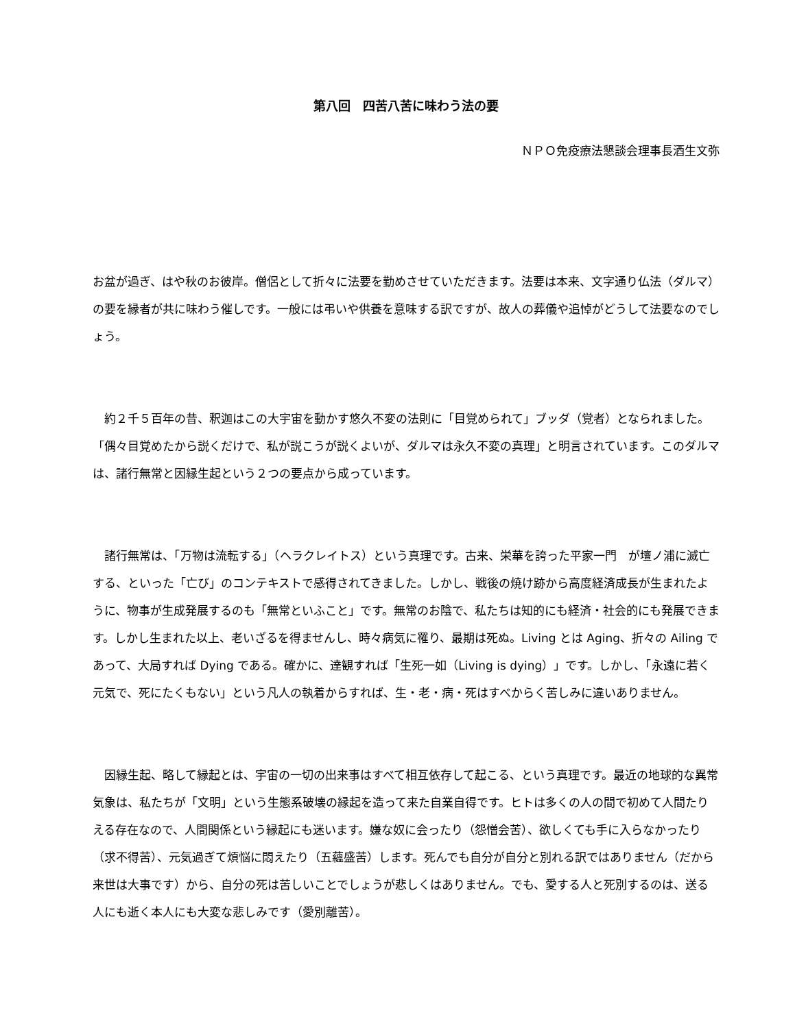第八回　四苦八苦に味わう法の要
ＮＰＯ免疫療法懇談会理事長酒生文弥
お盆が過ぎ、はや秋のお彼岸。僧侶として折々に法要を勤めさせていただきます。法要は本来、文字通り仏法（ダルマ）の要を縁者が共に味わう催しです。一般には弔いや供養を意味する訳ですが、故人の葬儀や追悼がどうして法要なのでしょう。
　約２千５百年の昔、釈迦はこの大宇宙を動かす悠久不変の法則に「目覚められて」ブッダ（覚者）となられました。「偶々目覚めたから説くだけで、私が説こうが説くよいが、ダルマは永久不変の真理」と明言されています。このダルマは、諸行無常と因縁生起という２つの要点から成っています。
　諸行無常は、「万物は流転する」（ヘラクレイトス）という真理です。古来、栄華を誇った平家一門　が壇ノ浦に滅亡する、といった「亡び」のコンテキストで感得されてきました。しかし、戦後の焼け跡から高度経済成長が生まれたように、物事が生成発展するのも「無常といふこと」です。無常のお陰で、私たちは知的にも経済・社会的にも発展できます。しかし生まれた以上、老いざるを得ませんし、時々病気に罹り、最期は死ぬ。Living とは Aging、折々の Ailing であって、大局すれば Dying である。確かに、達観すれば「生死一如（Living is dying）」です。しかし、「永遠に若く元気で、死にたくもない」という凡人の執着からすれば、生・老・病・死はすべからく苦しみに違いありません。
　因縁生起、略して縁起とは、宇宙の一切の出来事はすべて相互依存して起こる、という真理です。最近の地球的な異常気象は、私たちが「文明」という生態系破壊の縁起を造って来た自業自得です。ヒトは多くの人の間で初めて人間たりえる存在なので、人間関係という縁起にも迷います。嫌な奴に会ったり（怨憎会苦）、欲しくても手に入らなかったり（求不得苦）、元気過ぎて煩悩に悶えたり（五蘊盛苦）します。死んでも自分が自分と別れる訳ではありません（だから来世は大事です）から、自分の死は苦しいことでしょうが悲しくはありません。でも、愛する人と死別するのは、送る人にも逝く本人にも大変な悲しみです（愛別離苦）。